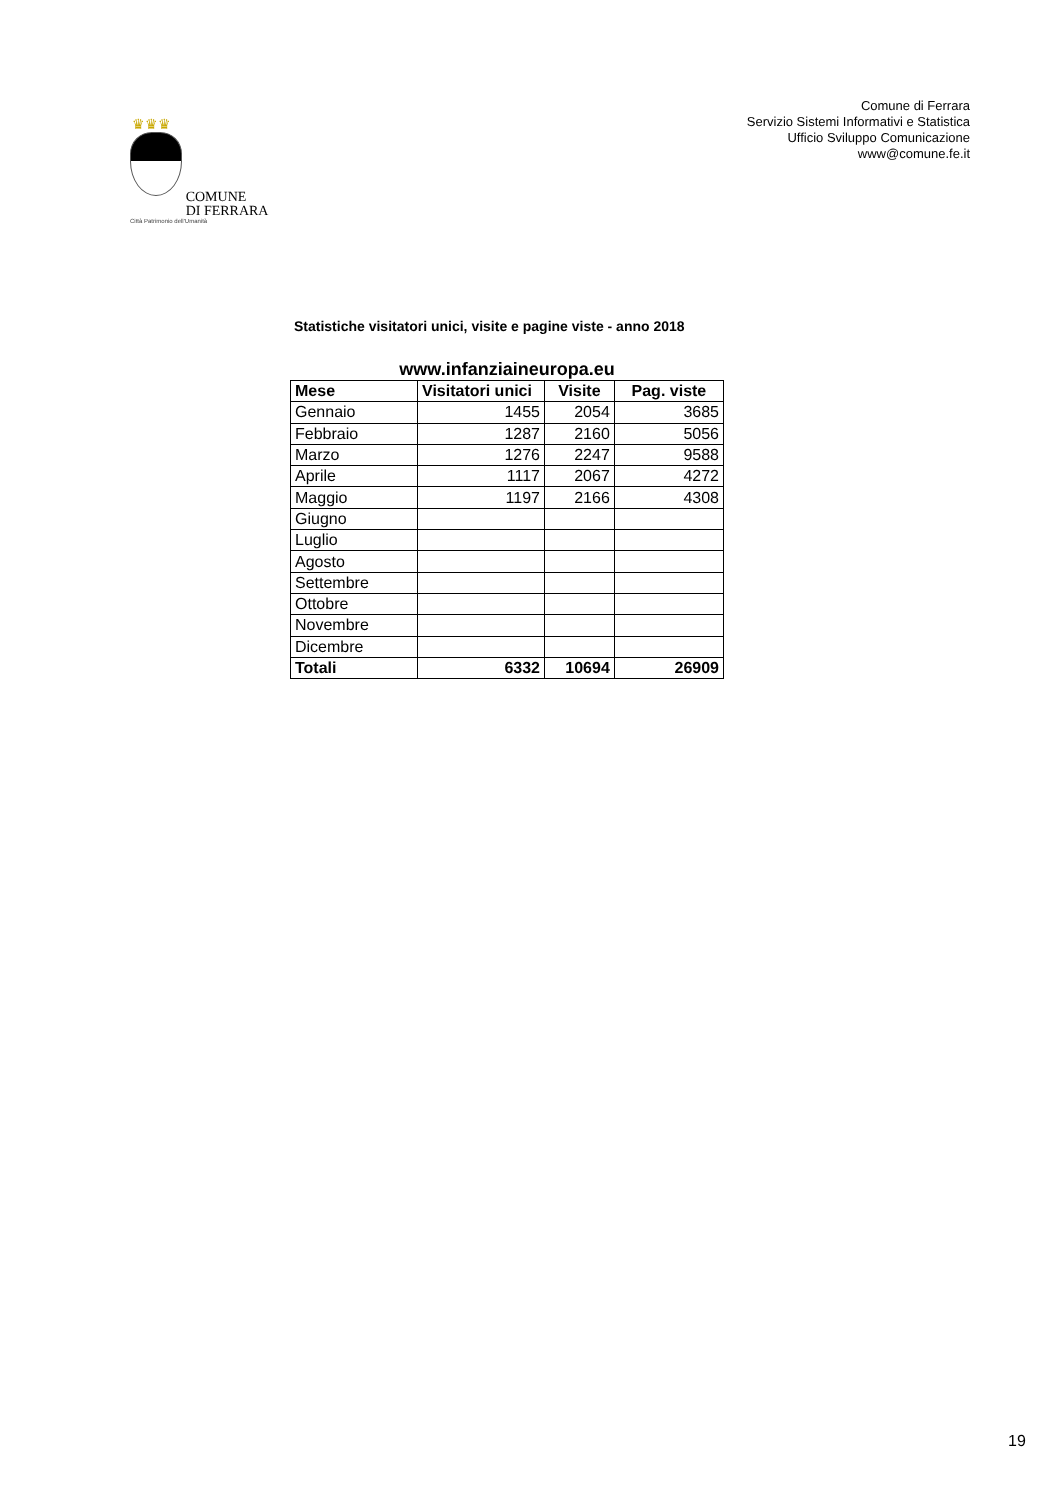♛♛♛
COMUNE
DI FERRARA
Città Patrimonio dell'Umanità
Comune di Ferrara
Servizio Sistemi Informativi e Statistica
Ufficio Sviluppo Comunicazione
www@comune.fe.it
Statistiche visitatori unici, visite e pagine viste - anno 2018
www.infanziaineuropa.eu
| Mese | Visitatori unici | Visite | Pag. viste |
| --- | --- | --- | --- |
| Gennaio | 1455 | 2054 | 3685 |
| Febbraio | 1287 | 2160 | 5056 |
| Marzo | 1276 | 2247 | 9588 |
| Aprile | 1117 | 2067 | 4272 |
| Maggio | 1197 | 2166 | 4308 |
| Giugno | | | |
| Luglio | | | |
| Agosto | | | |
| Settembre | | | |
| Ottobre | | | |
| Novembre | | | |
| Dicembre | | | |
| Totali | 6332 | 10694 | 26909 |
19